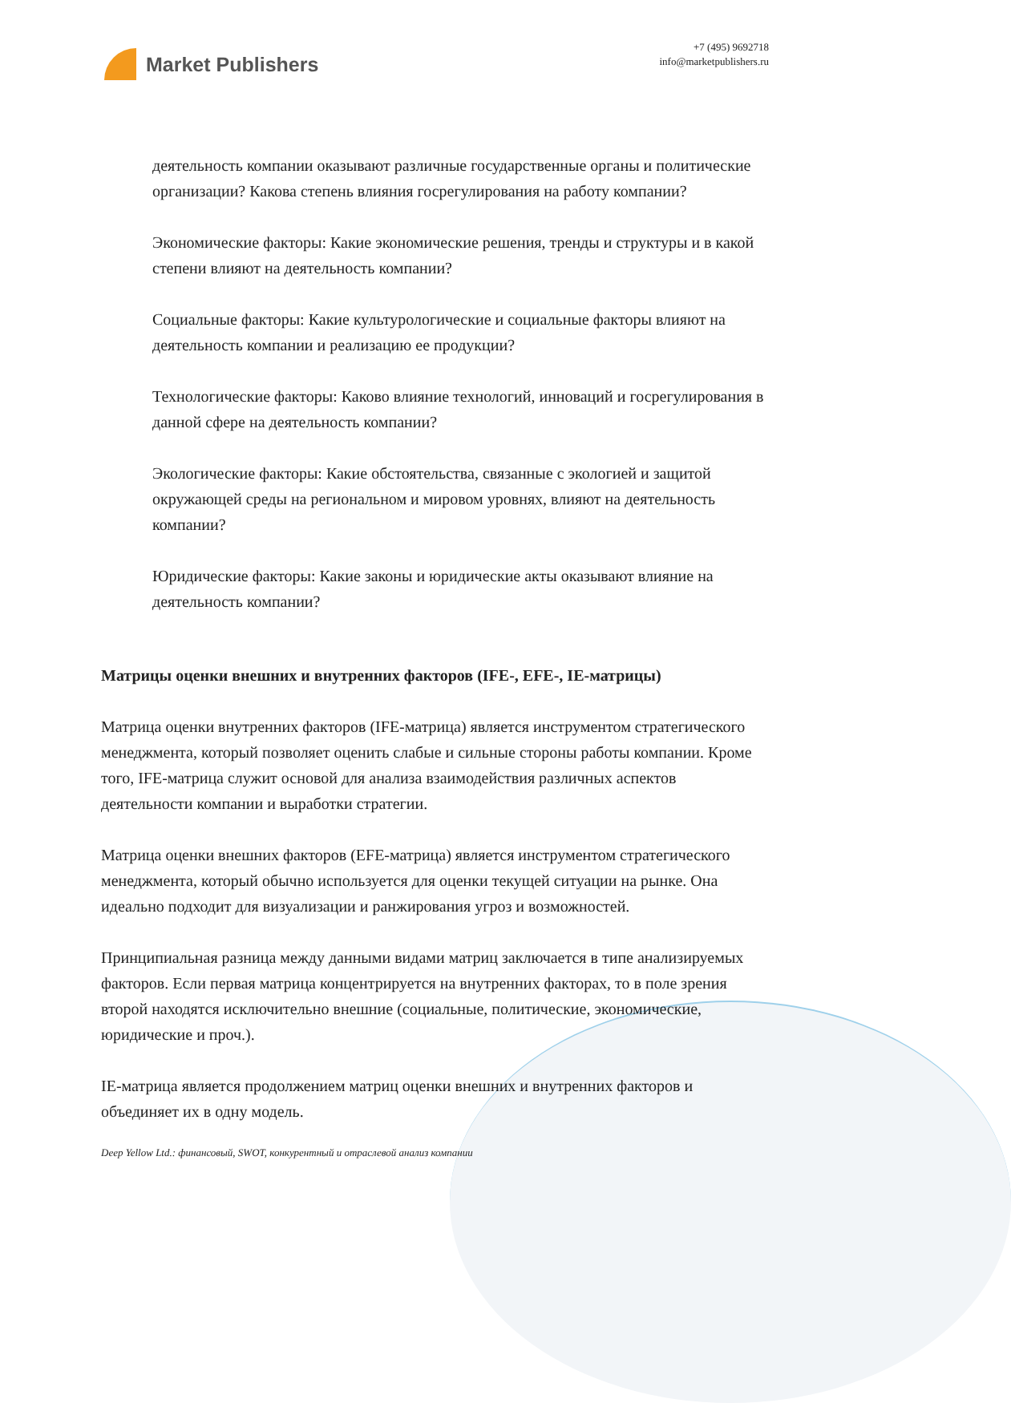Market Publishers
+7 (495) 9692718
info@marketpublishers.ru
деятельность компании оказывают различные государственные органы и политические организации? Какова степень влияния госрегулирования на работу компании?
Экономические факторы: Какие экономические решения, тренды и структуры и в какой степени влияют на деятельность компании?
Социальные факторы: Какие культурологические и социальные факторы влияют на деятельность компании и реализацию ее продукции?
Технологические факторы: Каково влияние технологий, инноваций и госрегулирования в данной сфере на деятельность компании?
Экологические факторы: Какие обстоятельства, связанные с экологией и защитой окружающей среды на региональном и мировом уровнях, влияют на деятельность компании?
Юридические факторы: Какие законы и юридические акты оказывают влияние на деятельность компании?
Матрицы оценки внешних и внутренних факторов (IFE-, EFE-, IE-матрицы)
Матрица оценки внутренних факторов (IFE-матрица) является инструментом стратегического менеджмента, который позволяет оценить слабые и сильные стороны работы компании. Кроме того, IFE-матрица служит основой для анализа взаимодействия различных аспектов деятельности компании и выработки стратегии.
Матрица оценки внешних факторов (EFE-матрица) является инструментом стратегического менеджмента, который обычно используется для оценки текущей ситуации на рынке. Она идеально подходит для визуализации и ранжирования угроз и возможностей.
Принципиальная разница между данными видами матриц заключается в типе анализируемых факторов. Если первая матрица концентрируется на внутренних факторах, то в поле зрения второй находятся исключительно внешние (социальные, политические, экономические, юридические и проч.).
IE-матрица является продолжением матриц оценки внешних и внутренних факторов и объединяет их в одну модель.
Deep Yellow Ltd.: финансовый, SWOT, конкурентный и отраслевой анализ компании